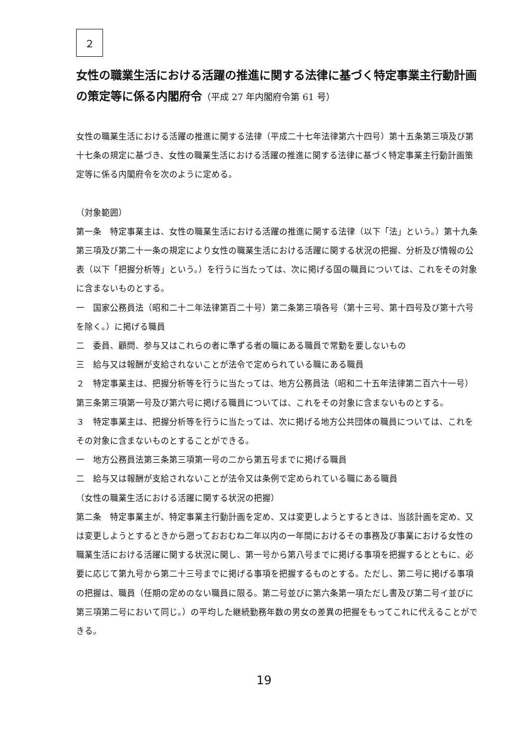２
女性の職業生活における活躍の推進に関する法律に基づく特定事業主行動計画の策定等に係る内閣府令（平成 27 年内閣府令第 61 号）
女性の職業生活における活躍の推進に関する法律（平成二十七年法律第六十四号）第十五条第三項及び第十七条の規定に基づき、女性の職業生活における活躍の推進に関する法律に基づく特定事業主行動計画策定等に係る内閣府令を次のように定める。
（対象範囲）
第一条　特定事業主は、女性の職業生活における活躍の推進に関する法律（以下「法」という。）第十九条第三項及び第二十一条の規定により女性の職業生活における活躍に関する状況の把握、分析及び情報の公表（以下「把握分析等」という。）を行うに当たっては、次に掲げる国の職員については、これをその対象に含まないものとする。
一　国家公務員法（昭和二十二年法律第百二十号）第二条第三項各号（第十三号、第十四号及び第十六号を除く。）に掲げる職員
二　委員、顧問、参与又はこれらの者に準ずる者の職にある職員で常勤を要しないもの
三　給与又は報酬が支給されないことが法令で定められている職にある職員
２　特定事業主は、把握分析等を行うに当たっては、地方公務員法（昭和二十五年法律第二百六十一号）第三条第三項第一号及び第六号に掲げる職員については、これをその対象に含まないものとする。
３　特定事業主は、把握分析等を行うに当たっては、次に掲げる地方公共団体の職員については、これをその対象に含まないものとすることができる。
一　地方公務員法第三条第三項第一号の二から第五号までに掲げる職員
二　給与又は報酬が支給されないことが法令又は条例で定められている職にある職員
（女性の職業生活における活躍に関する状況の把握）
第二条　特定事業主が、特定事業主行動計画を定め、又は変更しようとするときは、当該計画を定め、又は変更しようとするときから遡っておおむね二年以内の一年間におけるその事務及び事業における女性の職業生活における活躍に関する状況に関し、第一号から第八号までに掲げる事項を把握するとともに、必要に応じて第九号から第二十三号までに掲げる事項を把握するものとする。ただし、第二号に掲げる事項の把握は、職員（任期の定めのない職員に限る。第二号並びに第六条第一項ただし書及び第二号イ並びに第三項第二号において同じ。）の平均した継続勤務年数の男女の差異の把握をもってこれに代えることができる。
19